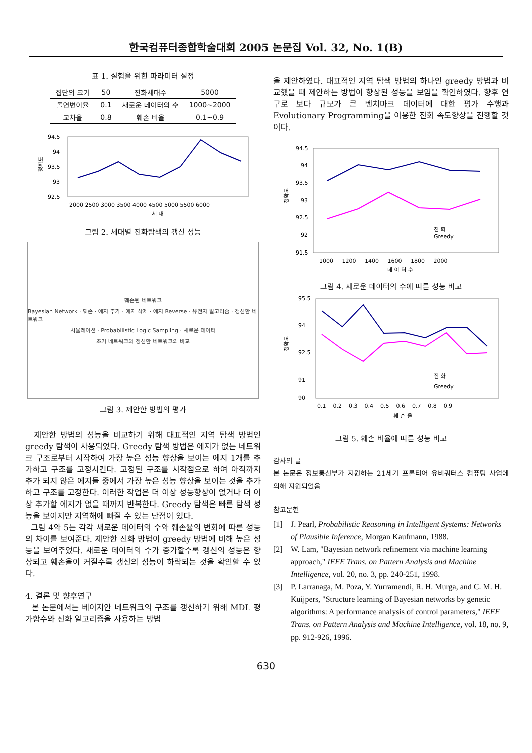한국컴퓨터종합학술대회 2005 논문집 Vol. 32, No. 1(B)
표 1. 실험을 위한 파라미터 설정
| 집단의 크기 | 50 | 진화세대수 | 5000 |
| 돌연변이율 | 0.1 | 새로운 데이터의 수 | 1000~2000 |
| 교차율 | 0.8 | 훼손 비율 | 0.1~0.9 |
94.5
94
93.5
93
92.5
정확도
2000 2500 3000 3500 4000 4500 5000 5500 6000
세 대
그림 2. 세대별 진화탐색의 갱신 성능
훼손된 네트워크
Bayesian Network · 훼손 · 에지 추가 · 에지 삭제 · 에지 Reverse · 유전자 알고리즘 · 갱신한 네트워크
시뮬레이션 · Probabilistic Logic Sampling · 새로운 데이터
초기 네트워크와 갱신한 네트워크의 비교
그림 3. 제안한 방법의 평가
제안한 방법의 성능을 비교하기 위해 대표적인 지역 탐색 방법인 greedy 탐색이 사용되었다. Greedy 탐색 방법은 에지가 없는 네트워크 구조로부터 시작하여 가장 높은 성능 향상을 보이는 에지 1개를 추가하고 구조를 고정시킨다. 고정된 구조를 시작점으로 하여 아직까지 추가 되지 않은 에지들 중에서 가장 높은 성능 향상을 보이는 것을 추가하고 구조를 고정한다. 이러한 작업은 더 이상 성능향상이 없거나 더 이상 추가할 에지가 없을 때까지 반복한다. Greedy 탐색은 빠른 탐색 성능을 보이지만 지역해에 빠질 수 있는 단점이 있다.
그림 4와 5는 각각 새로운 데이터의 수와 훼손율의 변화에 따른 성능의 차이를 보여준다. 제안한 진화 방법이 greedy 방법에 비해 높은 성능을 보여주었다. 새로운 데이터의 수가 증가할수록 갱신의 성능은 향상되고 훼손율이 커질수록 갱신의 성능이 하락되는 것을 확인할 수 있다.
4. 결론 및 향후연구
본 논문에서는 베이지안 네트워크의 구조를 갱신하기 위해 MDL 평가함수와 진화 알고리즘을 사용하는 방법
을 제안하였다. 대표적인 지역 탐색 방법의 하나인 greedy 방법과 비교했을 때 제안하는 방법이 향상된 성능을 보임을 확인하였다. 향후 연구로 보다 규모가 큰 벤치마크 데이터에 대한 평가 수행과 Evolutionary Programming을 이용한 진화 속도향상을 진행할 것이다.
94.5
94
93.5
93
92.5
92
91.5
정확도
진 화
Greedy
1000 1200 1400 1600 1800 2000
데 이 터 수
그림 4. 새로운 데이터의 수에 따른 성능 비교
95.5
94
92.5
91
90
정확도
진 화
Greedy
0.1 0.2 0.3 0.4 0.5 0.6 0.7 0.8 0.9
훼 손 율
그림 5. 훼손 비율에 따른 성능 비교
감사의 글
본 논문은 정보통신부가 지원하는 21세기 프론티어 유비쿼터스 컴퓨팅 사업에 의해 지원되었음
참고문헌
[1] J. Pearl, Probabilistic Reasoning in Intelligent Systems: Networks of Plausible Inference, Morgan Kaufmann, 1988.
[2] W. Lam, "Bayesian network refinement via machine learning approach," IEEE Trans. on Pattern Analysis and Machine Intelligence, vol. 20, no. 3, pp. 240-251, 1998.
[3] P. Larranaga, M. Poza, Y. Yurramendi, R. H. Murga, and C. M. H. Kuijpers, "Structure learning of Bayesian networks by genetic algorithms: A performance analysis of control parameters," IEEE Trans. on Pattern Analysis and Machine Intelligence, vol. 18, no. 9, pp. 912-926, 1996.
630